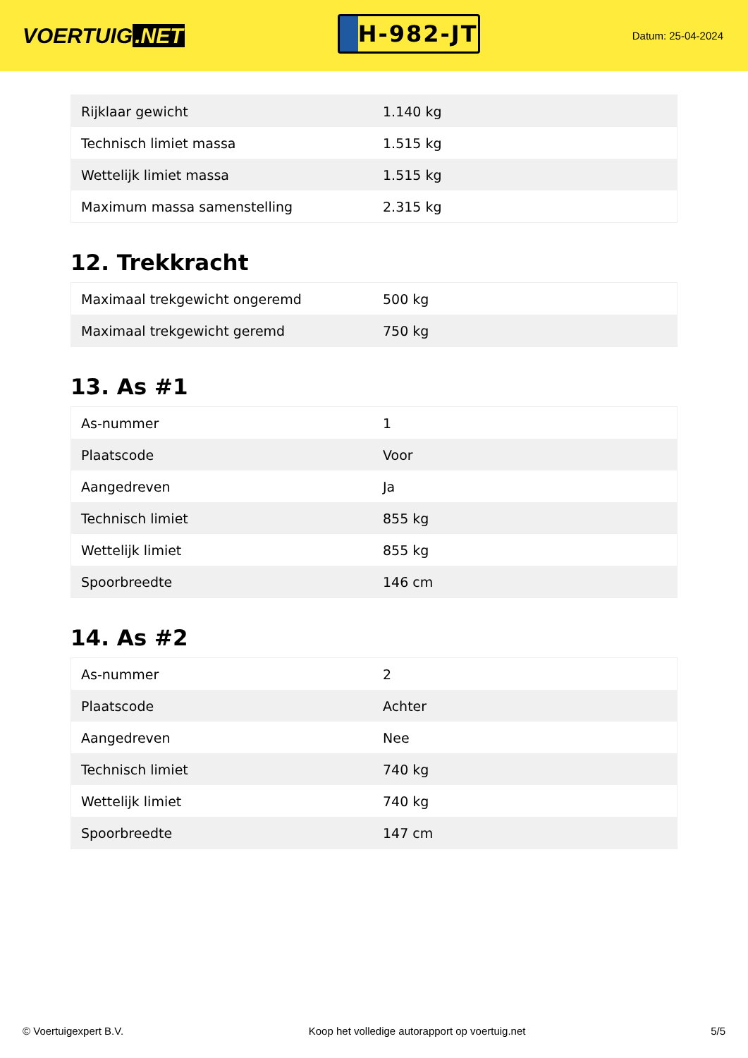VOERTUIG.NET
H-982-JT
Datum: 25-04-2024
| Rijklaar gewicht | 1.140 kg |
| Technisch limiet massa | 1.515 kg |
| Wettelijk limiet massa | 1.515 kg |
| Maximum massa samenstelling | 2.315 kg |
12. Trekkracht
| Maximaal trekgewicht ongeremd | 500 kg |
| Maximaal trekgewicht geremd | 750 kg |
13. As #1
| As-nummer | 1 |
| Plaatscode | Voor |
| Aangedreven | Ja |
| Technisch limiet | 855 kg |
| Wettelijk limiet | 855 kg |
| Spoorbreedte | 146 cm |
14. As #2
| As-nummer | 2 |
| Plaatscode | Achter |
| Aangedreven | Nee |
| Technisch limiet | 740 kg |
| Wettelijk limiet | 740 kg |
| Spoorbreedte | 147 cm |
© Voertuigexpert B.V. Koop het volledige autorapport op voertuig.net 5/5